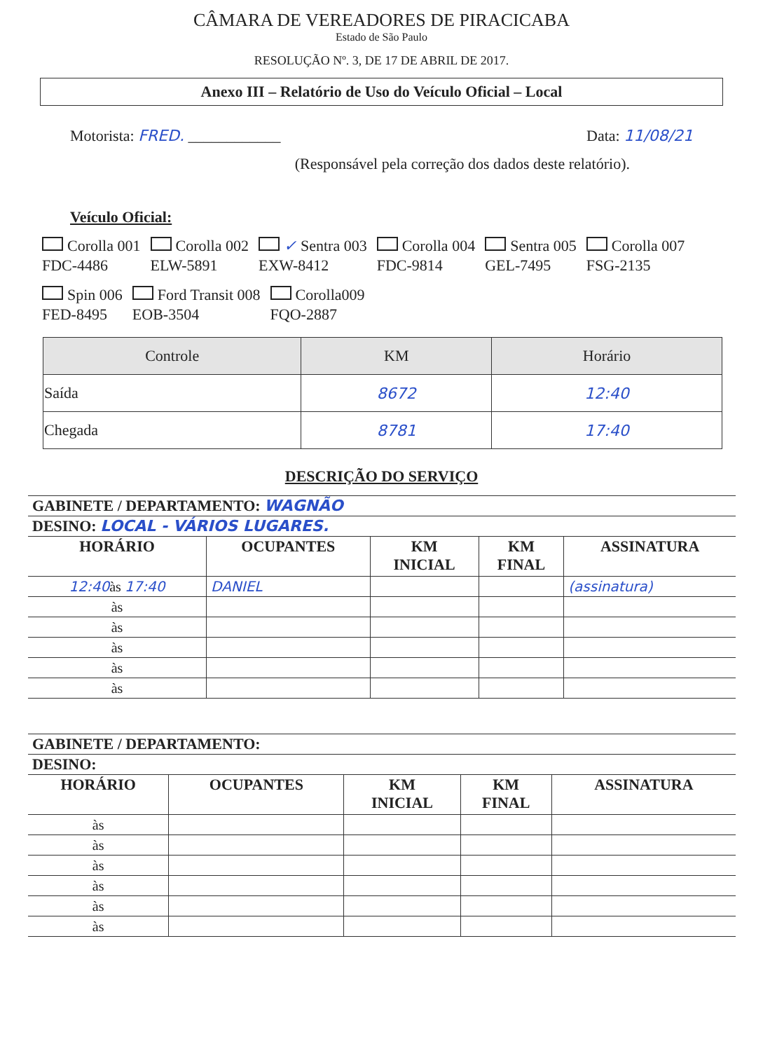CÂMARA DE VEREADORES DE PIRACICABA
Estado de São Paulo
RESOLUÇÃO Nº. 3, DE 17 DE ABRIL DE 2017.
Anexo III – Relatório de Uso do Veículo Oficial – Local
Motorista: FRED. ____________ Data: 11/08/21
(Responsável pela correção dos dados deste relatório).
Veículo Oficial:
Corolla 001
FDC-4486
Corolla 002
ELW-5891
✓ Sentra 003
EXW-8412
Corolla 004
FDC-9814
Sentra 005
GEL-7495
Corolla 007
FSG-2135
Spin 006
FED-8495
Ford Transit 008
EOB-3504
Corolla009
FQO-2887
| Controle | KM | Horário |
| --- | --- | --- |
| Saída | 8672 | 12:40 |
| Chegada | 8781 | 17:40 |
DESCRIÇÃO DO SERVIÇO
| GABINETE / DEPARTAMENTO: WAGNÃO | | | | |
| DESINO: LOCAL - VÁRIOS LUGARES. | | | | |
| HORÁRIO | OCUPANTES | KM INICIAL | KM FINAL | ASSINATURA |
| 12:40 às 17:40 | DANIEL | | | (assinatura) |
| às | | | | |
| às | | | | |
| às | | | | |
| às | | | | |
| às | | | | |
| GABINETE / DEPARTAMENTO: | | | | |
| DESINO: | | | | |
| HORÁRIO | OCUPANTES | KM INICIAL | KM FINAL | ASSINATURA |
| às | | | | |
| às | | | | |
| às | | | | |
| às | | | | |
| às | | | | |
| às | | | | |